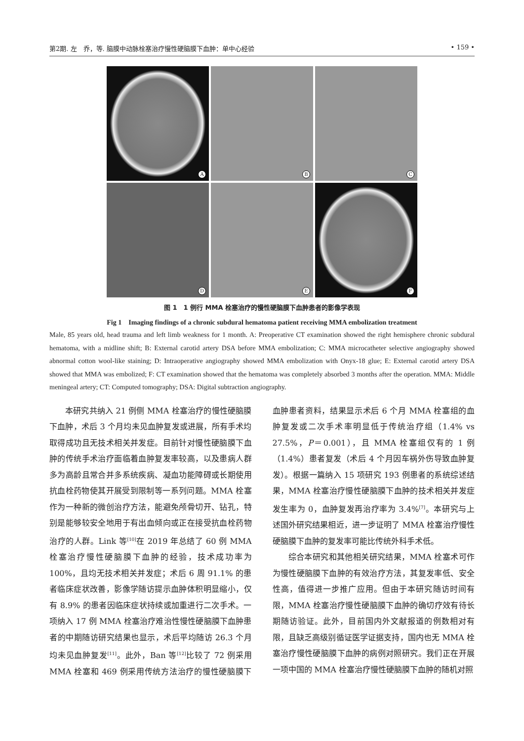第2期. 左　乔，等. 脑膜中动脉栓塞治疗慢性硬脑膜下血肿：单中心经验 • 159 •
A
B
C
D
E
F
图 1　1 例行 MMA 栓塞治疗的慢性硬脑膜下血肿患者的影像学表现
Fig 1　Imaging findings of a chronic subdural hematoma patient receiving MMA embolization treatment
Male, 85 years old, head trauma and left limb weakness for 1 month. A: Preoperative CT examination showed the right hemisphere chronic subdural hematoma, with a midline shift; B: External carotid artery DSA before MMA embolization; C: MMA microcatheter selective angiography showed abnormal cotton wool-like staining; D: Intraoperative angiography showed MMA embolization with Onyx-18 glue; E: External carotid artery DSA showed that MMA was embolized; F: CT examination showed that the hematoma was completely absorbed 3 months after the operation. MMA: Middle meningeal artery; CT: Computed tomography; DSA: Digital subtraction angiography.
本研究共纳入 21 例侧 MMA 栓塞治疗的慢性硬脑膜下血肿，术后 3 个月均未见血肿复发或进展，所有手术均取得成功且无技术相关并发症。目前针对慢性硬脑膜下血肿的传统手术治疗面临着血肿复发率较高，以及患病人群多为高龄且常合并多系统疾病、凝血功能障碍或长期使用抗血栓药物使其开展受到限制等一系列问题。MMA 栓塞作为一种新的微创治疗方法，能避免颅骨切开、钻孔，特别是能够较安全地用于有出血倾向或正在接受抗血栓药物治疗的人群。Link 等<sup>[10]</sup>在 2019 年总结了 60 例 MMA 栓塞治疗慢性硬脑膜下血肿的经验，技术成功率为 100%，且均无技术相关并发症；术后 6 周 91.1% 的患者临床症状改善，影像学随访提示血肿体积明显缩小，仅有 8.9% 的患者因临床症状持续或加重进行二次手术。一项纳入 17 例 MMA 栓塞治疗难治性慢性硬脑膜下血肿患者的中期随访研究结果也显示，术后平均随访 26.3 个月均未见血肿复发<sup>[11]</sup>。此外，Ban 等<sup>[12]</sup>比较了 72 例采用 MMA 栓塞和 469 例采用传统方法治疗的慢性硬脑膜下血肿患者资料，结果显示术后 6 个月 MMA 栓塞组的血肿复发或二次手术率明显低于传统治疗组（1.4% vs 27.5%，P＝0.001），且 MMA 栓塞组仅有的 1 例（1.4%）患者复发（术后 4 个月因车祸外伤导致血肿复发）。根据一篇纳入 15 项研究 193 例患者的系统综述结果，MMA 栓塞治疗慢性硬脑膜下血肿的技术相关并发症发生率为 0，血肿复发再治疗率为 3.4%<sup>[7]</sup>。本研究与上述国外研究结果相近，进一步证明了 MMA 栓塞治疗慢性硬脑膜下血肿的复发率可能比传统外科手术低。
综合本研究和其他相关研究结果，MMA 栓塞术可作为慢性硬脑膜下血肿的有效治疗方法，其复发率低、安全性高，值得进一步推广应用。但由于本研究随访时间有限，MMA 栓塞治疗慢性硬脑膜下血肿的确切疗效有待长期随访验证。此外，目前国内外文献报道的例数相对有限，且缺乏高级别循证医学证据支持，国内也无 MMA 栓塞治疗慢性硬脑膜下血肿的病例对照研究。我们正在开展一项中国的 MMA 栓塞治疗慢性硬脑膜下血肿的随机对照